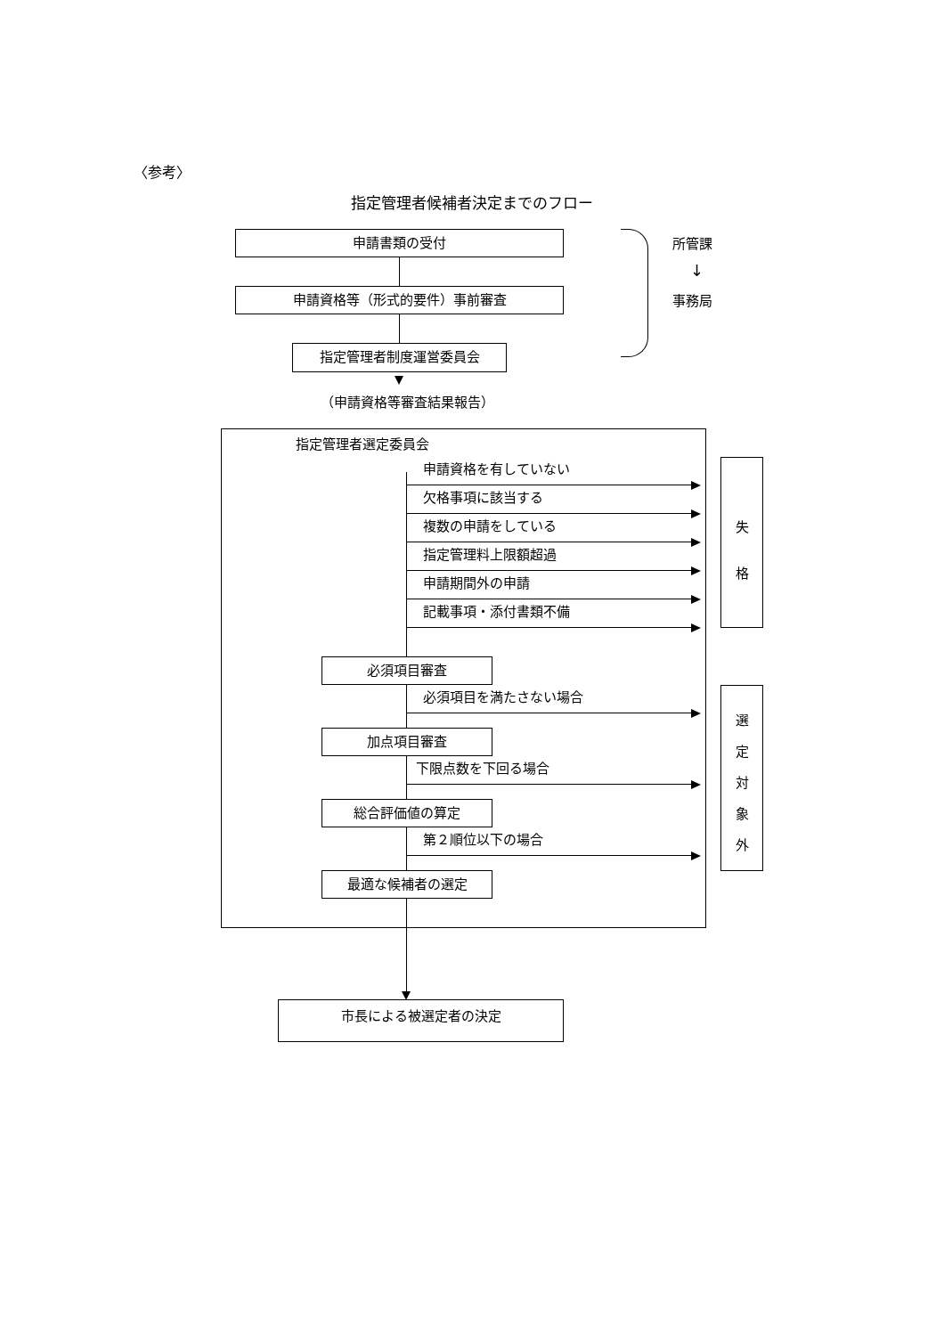〈参考〉
指定管理者候補者決定までのフロー
申請書類の受付
申請資格等（形式的要件）事前審査
指定管理者制度運営委員会
所管課
↓
事務局
（申請資格等審査結果報告）
指定管理者選定委員会
申請資格を有していない
欠格事項に該当する
複数の申請をしている
指定管理料上限額超過
申請期間外の申請
記載事項・添付書類不備
必須項目審査
必須項目を満たさない場合
加点項目審査
下限点数を下回る場合
総合評価値の算定
第２順位以下の場合
最適な候補者の選定
失
格
選
定
対
象
外
市長による被選定者の決定